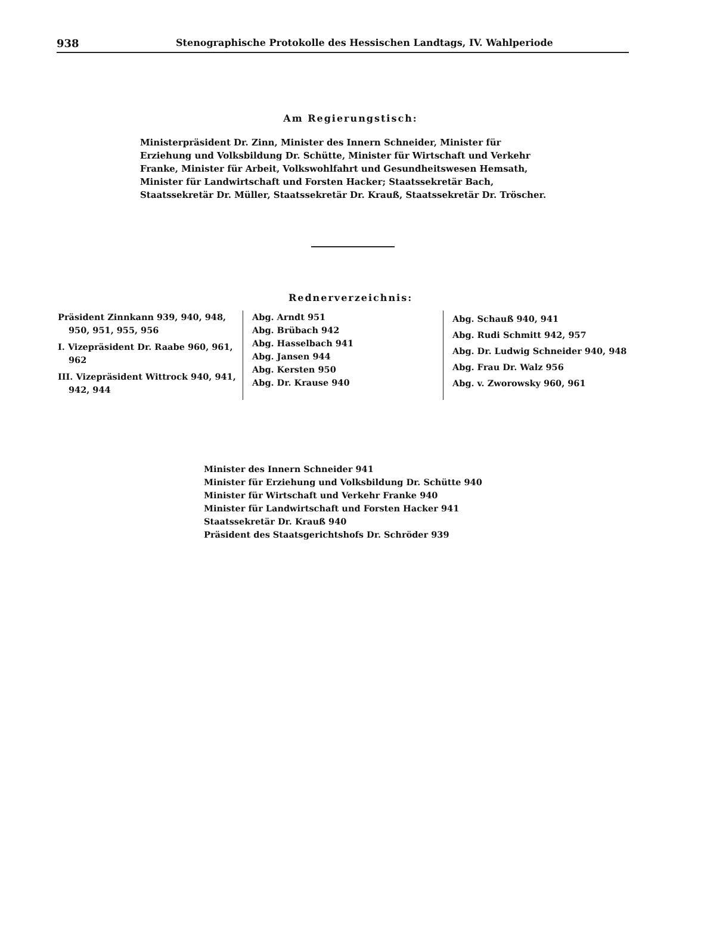938 Stenographische Protokolle des Hessischen Landtags, IV. Wahlperiode
Am Regierungstisch:
Ministerpräsident Dr. Zinn, Minister des Innern Schneider, Minister für Erziehung und Volksbildung Dr. Schütte, Minister für Wirtschaft und Verkehr Franke, Minister für Arbeit, Volkswohlfahrt und Gesundheitswesen Hemsath, Minister für Landwirtschaft und Forsten Hacker; Staatssekretär Bach, Staatssekretär Dr. Müller, Staatssekretär Dr. Krauß, Staatssekretär Dr. Tröscher.
Rednerverzeichnis:
Präsident Zinnkann 939, 940, 948, 950, 951, 955, 956
I. Vizepräsident Dr. Raabe 960, 961, 962
III. Vizepräsident Wittrock 940, 941, 942, 944
Abg. Arndt 951
Abg. Brübach 942
Abg. Hasselbach 941
Abg. Jansen 944
Abg. Kersten 950
Abg. Dr. Krause 940
Abg. Schauß 940, 941
Abg. Rudi Schmitt 942, 957
Abg. Dr. Ludwig Schneider 940, 948
Abg. Frau Dr. Walz 956
Abg. v. Zworowsky 960, 961
Minister des Innern Schneider 941
Minister für Erziehung und Volksbildung Dr. Schütte 940
Minister für Wirtschaft und Verkehr Franke 940
Minister für Landwirtschaft und Forsten Hacker 941
Staatssekretär Dr. Krauß 940
Präsident des Staatsgerichtshofs Dr. Schröder 939